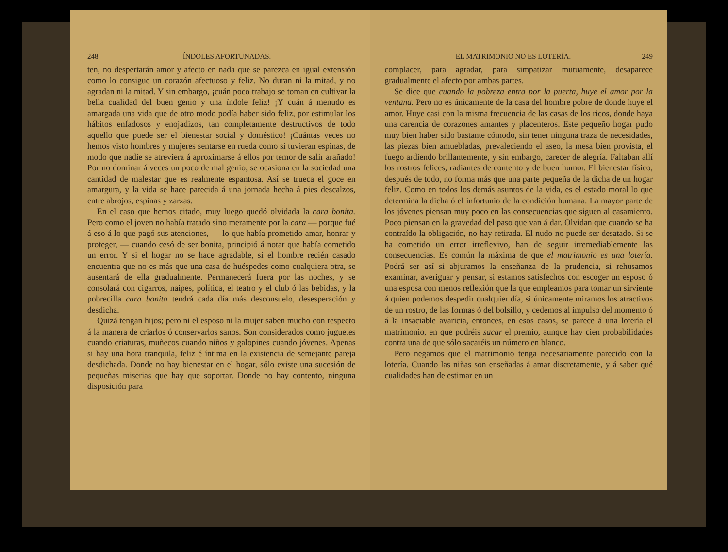248 ÍNDOLES AFORTUNADAS.
ten, no despertarán amor y afecto en nada que se parezca en igual extensión como lo consigue un corazón afectuoso y feliz. No duran ni la mitad, y no agradan ni la mitad. Y sin embargo, ¡cuán poco trabajo se toman en cultivar la bella cualidad del buen genio y una índole feliz! ¡Y cuán á menudo es amargada una vida que de otro modo podía haber sido feliz, por estimular los hábitos enfadosos y enojadizos, tan completamente destructivos de todo aquello que puede ser el bienestar social y doméstico! ¡Cuántas veces no hemos visto hombres y mujeres sentarse en rueda como si tuvieran espinas, de modo que nadie se atreviera á aproximarse á ellos por temor de salir arañado! Por no dominar á veces un poco de mal genio, se ocasiona en la sociedad una cantidad de malestar que es realmente espantosa. Así se trueca el goce en amargura, y la vida se hace parecida á una jornada hecha á pies descalzos, entre abrojos, espinas y zarzas.
En el caso que hemos citado, muy luego quedó olvidada la cara bonita. Pero como el joven no había tratado sino meramente por la cara — porque fué á eso á lo que pagó sus atenciones, — lo que había prometido amar, honrar y proteger, — cuando cesó de ser bonita, principió á notar que había cometido un error. Y si el hogar no se hace agradable, si el hombre recién casado encuentra que no es más que una casa de huéspedes como cualquiera otra, se ausentará de ella gradualmente. Permanecerá fuera por las noches, y se consolará con cigarros, naipes, política, el teatro y el club ó las bebidas, y la pobrecilla cara bonita tendrá cada día más desconsuelo, desesperación y desdicha.
Quizá tengan hijos; pero ni el esposo ni la mujer saben mucho con respecto á la manera de criarlos ó conservarlos sanos. Son considerados como juguetes cuando criaturas, muñecos cuando niños y galopines cuando jóvenes. Apenas si hay una hora tranquila, feliz é íntima en la existencia de semejante pareja desdichada. Donde no hay bienestar en el hogar, sólo existe una sucesión de pequeñas miserias que hay que soportar. Donde no hay contento, ninguna disposición para
EL MATRIMONIO NO ES LOTERÍA. 249
complacer, para agradar, para simpatizar mutuamente, desaparece gradualmente el afecto por ambas partes.
Se dice que cuando la pobreza entra por la puerta, huye el amor por la ventana. Pero no es únicamente de la casa del hombre pobre de donde huye el amor. Huye casi con la misma frecuencia de las casas de los ricos, donde haya una carencia de corazones amantes y placenteros. Este pequeño hogar pudo muy bien haber sido bastante cómodo, sin tener ninguna traza de necesidades, las piezas bien amuebladas, prevaleciendo el aseo, la mesa bien provista, el fuego ardiendo brillantemente, y sin embargo, carecer de alegría. Faltaban allí los rostros felices, radiantes de contento y de buen humor. El bienestar físico, después de todo, no forma más que una parte pequeña de la dicha de un hogar feliz. Como en todos los demás asuntos de la vida, es el estado moral lo que determina la dicha ó el infortunio de la condición humana. La mayor parte de los jóvenes piensan muy poco en las consecuencias que siguen al casamiento. Poco piensan en la gravedad del paso que van á dar. Olvidan que cuando se ha contraído la obligación, no hay retirada. El nudo no puede ser desatado. Si se ha cometido un error irreflexivo, han de seguir irremediablemente las consecuencias. Es común la máxima de que el matrimonio es una lotería. Podrá ser así si abjuramos la enseñanza de la prudencia, si rehusamos examinar, averiguar y pensar, si estamos satisfechos con escoger un esposo ó una esposa con menos reflexión que la que empleamos para tomar un sirviente á quien podemos despedir cualquier día, si únicamente miramos los atractivos de un rostro, de las formas ó del bolsillo, y cedemos al impulso del momento ó á la insaciable avaricia, entonces, en esos casos, se parece á una lotería el matrimonio, en que podréis sacar el premio, aunque hay cien probabilidades contra una de que sólo sacaréis un número en blanco.
Pero negamos que el matrimonio tenga necesariamente parecido con la lotería. Cuando las niñas son enseñadas á amar discretamente, y á saber qué cualidades han de estimar en un